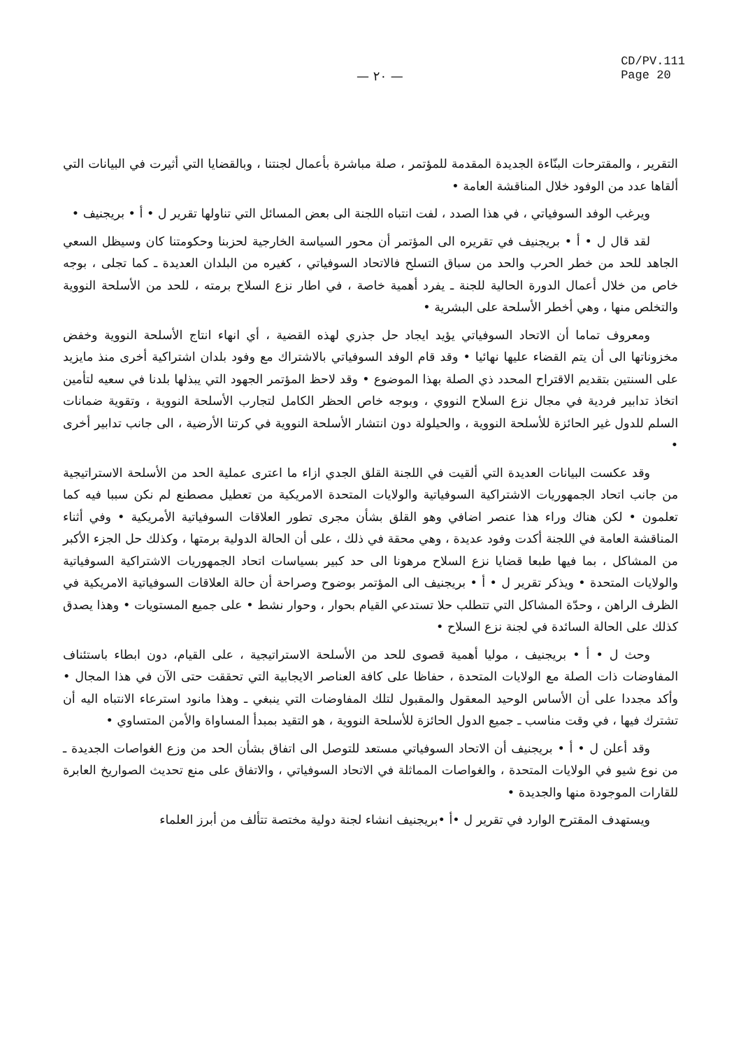— ٢٠ —
CD/PV.111
Page 20
التقرير ، والمقترحات البنّاءة الجديدة المقدمة للمؤتمر ، صلة مباشرة بأعمال لجنتنا ، وبالقضايا التي أثيرت في البيانات التي ألقاها عدد من الوفود خلال المناقشة العامة •
ويرغب الوفد السوفياتي ، في هذا الصدد ، لفت انتباه اللجنة الى بعض المسائل التي تناولها تقرير ل • أ • بريجنيف •
لقد قال ل • أ • بريجنيف في تقريره الى المؤتمر أن محور السياسة الخارجية لحزبنا وحكومتنا كان وسيظل السعي الجاهد للحد من خطر الحرب والحد من سباق التسلح فالاتحاد السوفياتي ، كغيره من البلدان العديدة ـ كما تجلى ، بوجه خاص من خلال أعمال الدورة الحالية للجنة ـ يفرد أهمية خاصة ، في اطار نزع السلاح برمته ، للحد من الأسلحة النووية والتخلص منها ، وهي أخطر الأسلحة على البشرية •
ومعروف تماما أن الاتحاد السوفياتي يؤيد ايجاد حل جذري لهذه القضية ، أي انهاء انتاج الأسلحة النووية وخفض مخزوناتها الى أن يتم القضاء عليها نهائيا • وقد قام الوفد السوفياتي بالاشتراك مع وفود بلدان اشتراكية أخرى منذ مايزيد على السنتين بتقديم الاقتراح المحدد ذي الصلة بهذا الموضوع • وقد لاحظ المؤتمر الجهود التي يبذلها بلدنا في سعيه لتأمين اتخاذ تدابير فردية في مجال نزع السلاح النووي ، وبوجه خاص الحظر الكامل لتجارب الأسلحة النووية ، وتقوية ضمانات السلم للدول غير الحائزة للأسلحة النووية ، والحيلولة دون انتشار الأسلحة النووية في كرتنا الأرضية ، الى جانب تدابير أخرى •
وقد عكست البيانات العديدة التي ألقيت في اللجنة القلق الجدي ازاء ما اعترى عملية الحد من الأسلحة الاستراتيجية من جانب اتحاد الجمهوريات الاشتراكية السوفياتية والولايات المتحدة الامريكية من تعطيل مصطنع لم نكن سببا فيه كما تعلمون • لكن هناك وراء هذا عنصر اضافي وهو القلق بشأن مجرى تطور العلاقات السوفياتية الأمريكية • وفي أثناء المناقشة العامة في اللجنة أكدت وفود عديدة ، وهي محقة في ذلك ، على أن الحالة الدولية برمتها ، وكذلك حل الجزء الأكبر من المشاكل ، بما فيها طبعا قضايا نزع السلاح مرهونا الى حد كبير بسياسات اتحاد الجمهوريات الاشتراكية السوفياتية والولايات المتحدة • ويذكر تقرير ل • أ • بريجنيف الى المؤتمر بوضوح وصراحة أن حالة العلاقات السوفياتية الامريكية في الظرف الراهن ، وحدّة المشاكل التي تتطلب حلا تستدعي القيام بحوار ، وحوار نشط • على جميع المستويات • وهذا يصدق كذلك على الحالة السائدة في لجنة نزع السلاح •
وحث ل • أ • بريجنيف ، موليا أهمية قصوى للحد من الأسلحة الاستراتيجية ، على القيام، دون ابطاء باستئناف المفاوضات ذات الصلة مع الولايات المتحدة ، حفاظا على كافة العناصر الايجابية التي تحققت حتى الآن في هذا المجال • وأكد مجددا على أن الأساس الوحيد المعقول والمقبول لتلك المفاوضات التي ينبغي ـ وهذا مانود استرعاء الانتباه اليه أن تشترك فيها ، في وقت مناسب ـ جميع الدول الحائزة للأسلحة النووية ، هو التقيد بمبدأ المساواة والأمن المتساوي •
وقد أعلن ل • أ • بريجنيف أن الاتحاد السوفياتي مستعد للتوصل الى اتفاق بشأن الحد من وزع الغواصات الجديدة ـ من نوع شيو في الولايات المتحدة ، والغواصات المماثلة في الاتحاد السوفياتي ، والاتفاق على منع تحديث الصواريخ العابرة للقارات الموجودة منها والجديدة •
ويستهدف المقترح الوارد في تقرير ل •أ •بريجنيف انشاء لجنة دولية مختصة تتألف من أبرز العلماء